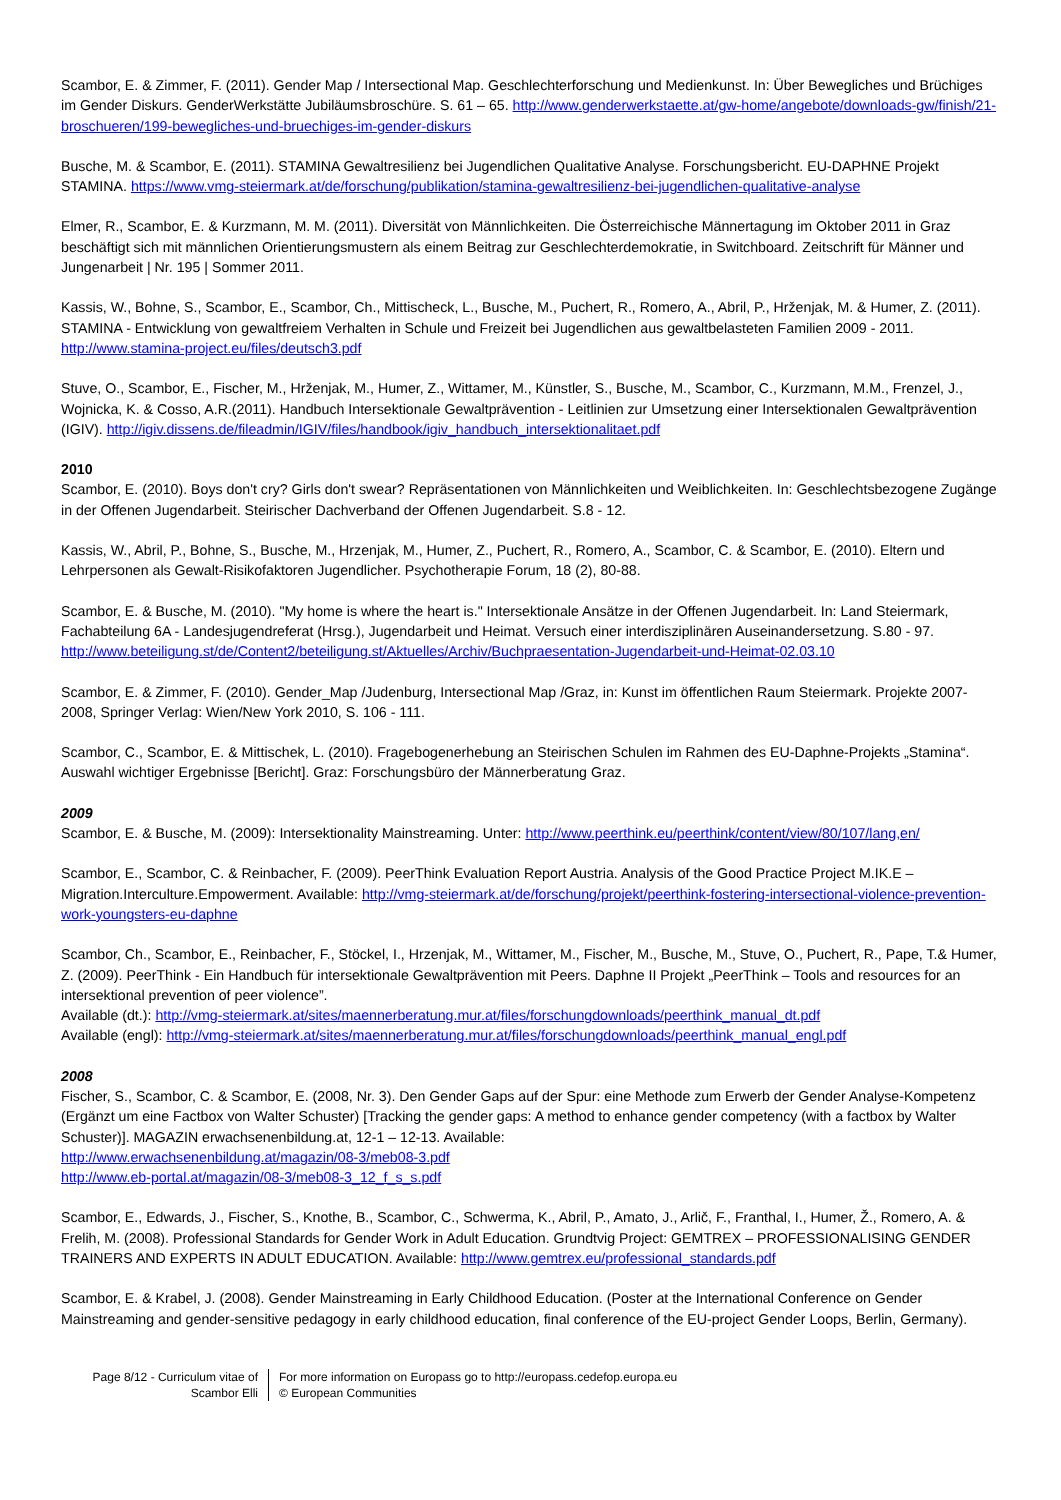Scambor, E. & Zimmer, F. (2011). Gender Map / Intersectional Map. Geschlechterforschung und Medienkunst. In: Über Bewegliches und Brüchiges im Gender Diskurs. GenderWerkstätte Jubiläumsbroschüre. S. 61 – 65. http://www.genderwerkstaette.at/gw-home/angebote/downloads-gw/finish/21-broschueren/199-bewegliches-und-bruechiges-im-gender-diskurs
Busche, M. & Scambor, E. (2011). STAMINA Gewaltresilienz bei Jugendlichen Qualitative Analyse. Forschungsbericht. EU-DAPHNE Projekt STAMINA. https://www.vmg-steiermark.at/de/forschung/publikation/stamina-gewaltresilienz-bei-jugendlichen-qualitative-analyse
Elmer, R., Scambor, E. & Kurzmann, M. M. (2011). Diversität von Männlichkeiten. Die Österreichische Männertagung im Oktober 2011 in Graz beschäftigt sich mit männlichen Orientierungsmustern als einem Beitrag zur Geschlechterdemokratie, in Switchboard. Zeitschrift für Männer und Jungenarbeit | Nr. 195 | Sommer 2011.
Kassis, W., Bohne, S., Scambor, E., Scambor, Ch., Mittischeck, L., Busche, M., Puchert, R., Romero, A., Abril, P., Hrženjak, M. & Humer, Z. (2011). STAMINA - Entwicklung von gewaltfreiem Verhalten in Schule und Freizeit bei Jugendlichen aus gewaltbelasteten Familien 2009 - 2011. http://www.stamina-project.eu/files/deutsch3.pdf
Stuve, O., Scambor, E., Fischer, M., Hrženjak, M., Humer, Z., Wittamer, M., Künstler, S., Busche, M., Scambor, C., Kurzmann, M.M., Frenzel, J., Wojnicka, K. & Cosso, A.R.(2011). Handbuch Intersektionale Gewaltprävention - Leitlinien zur Umsetzung einer Intersektionalen Gewaltprävention (IGIV). http://igiv.dissens.de/fileadmin/IGIV/files/handbook/igiv_handbuch_intersektionalitaet.pdf
2010
Scambor, E. (2010). Boys don't cry? Girls don't swear? Repräsentationen von Männlichkeiten und Weiblichkeiten. In: Geschlechtsbezogene Zugänge in der Offenen Jugendarbeit. Steirischer Dachverband der Offenen Jugendarbeit. S.8 - 12.
Kassis, W., Abril, P., Bohne, S., Busche, M., Hrzenjak, M., Humer, Z., Puchert, R., Romero, A., Scambor, C. & Scambor, E. (2010). Eltern und Lehrpersonen als Gewalt-Risikofaktoren Jugendlicher. Psychotherapie Forum, 18 (2), 80-88.
Scambor, E. & Busche, M. (2010). "My home is where the heart is." Intersektionale Ansätze in der Offenen Jugendarbeit. In: Land Steiermark, Fachabteilung 6A - Landesjugendreferat (Hrsg.), Jugendarbeit und Heimat. Versuch einer interdisziplinären Auseinandersetzung. S.80 - 97. http://www.beteiligung.st/de/Content2/beteiligung.st/Aktuelles/Archiv/Buchpraesentation-Jugendarbeit-und-Heimat-02.03.10
Scambor, E. & Zimmer, F. (2010). Gender_Map /Judenburg, Intersectional Map /Graz, in: Kunst im öffentlichen Raum Steiermark. Projekte 2007-2008, Springer Verlag: Wien/New York 2010, S. 106 - 111.
Scambor, C., Scambor, E. & Mittischek, L. (2010). Fragebogenerhebung an Steirischen Schulen im Rahmen des EU-Daphne-Projekts „Stamina“. Auswahl wichtiger Ergebnisse [Bericht]. Graz: Forschungsbüro der Männerberatung Graz.
2009
Scambor, E. & Busche, M. (2009): Intersektionality Mainstreaming. Unter: http://www.peerthink.eu/peerthink/content/view/80/107/lang,en/
Scambor, E., Scambor, C. & Reinbacher, F. (2009). PeerThink Evaluation Report Austria. Analysis of the Good Practice Project M.IK.E – Migration.Interculture.Empowerment. Available: http://vmg-steiermark.at/de/forschung/projekt/peerthink-fostering-intersectional-violence-prevention-work-youngsters-eu-daphne
Scambor, Ch., Scambor, E., Reinbacher, F., Stöckel, I., Hrzenjak, M., Wittamer, M., Fischer, M., Busche, M., Stuve, O., Puchert, R., Pape, T.& Humer, Z. (2009). PeerThink - Ein Handbuch für intersektionale Gewaltprävention mit Peers. Daphne II Projekt „PeerThink – Tools and resources for an intersektional prevention of peer violence”.
Available (dt.): http://vmg-steiermark.at/sites/maennerberatung.mur.at/files/forschungdownloads/peerthink_manual_dt.pdf
Available (engl): http://vmg-steiermark.at/sites/maennerberatung.mur.at/files/forschungdownloads/peerthink_manual_engl.pdf
2008
Fischer, S., Scambor, C. & Scambor, E. (2008, Nr. 3). Den Gender Gaps auf der Spur: eine Methode zum Erwerb der Gender Analyse-Kompetenz (Ergänzt um eine Factbox von Walter Schuster) [Tracking the gender gaps: A method to enhance gender competency (with a factbox by Walter Schuster)]. MAGAZIN erwachsenenbildung.at, 12-1 – 12-13. Available:
http://www.erwachsenenbildung.at/magazin/08-3/meb08-3.pdf
http://www.eb-portal.at/magazin/08-3/meb08-3_12_f_s_s.pdf
Scambor, E., Edwards, J., Fischer, S., Knothe, B., Scambor, C., Schwerma, K., Abril, P., Amato, J., Arlič, F., Franthal, I., Humer, Ž., Romero, A. & Frelih, M. (2008). Professional Standards for Gender Work in Adult Education. Grundtvig Project: GEMTREX – PROFESSIONALISING GENDER TRAINERS AND EXPERTS IN ADULT EDUCATION. Available: http://www.gemtrex.eu/professional_standards.pdf
Scambor, E. & Krabel, J. (2008). Gender Mainstreaming in Early Childhood Education. (Poster at the International Conference on Gender Mainstreaming and gender-sensitive pedagogy in early childhood education, final conference of the EU-project Gender Loops, Berlin, Germany).
Page 8/12 - Curriculum vitae of
Scambor Elli
For more information on Europass go to http://europass.cedefop.europa.eu
© European Communities